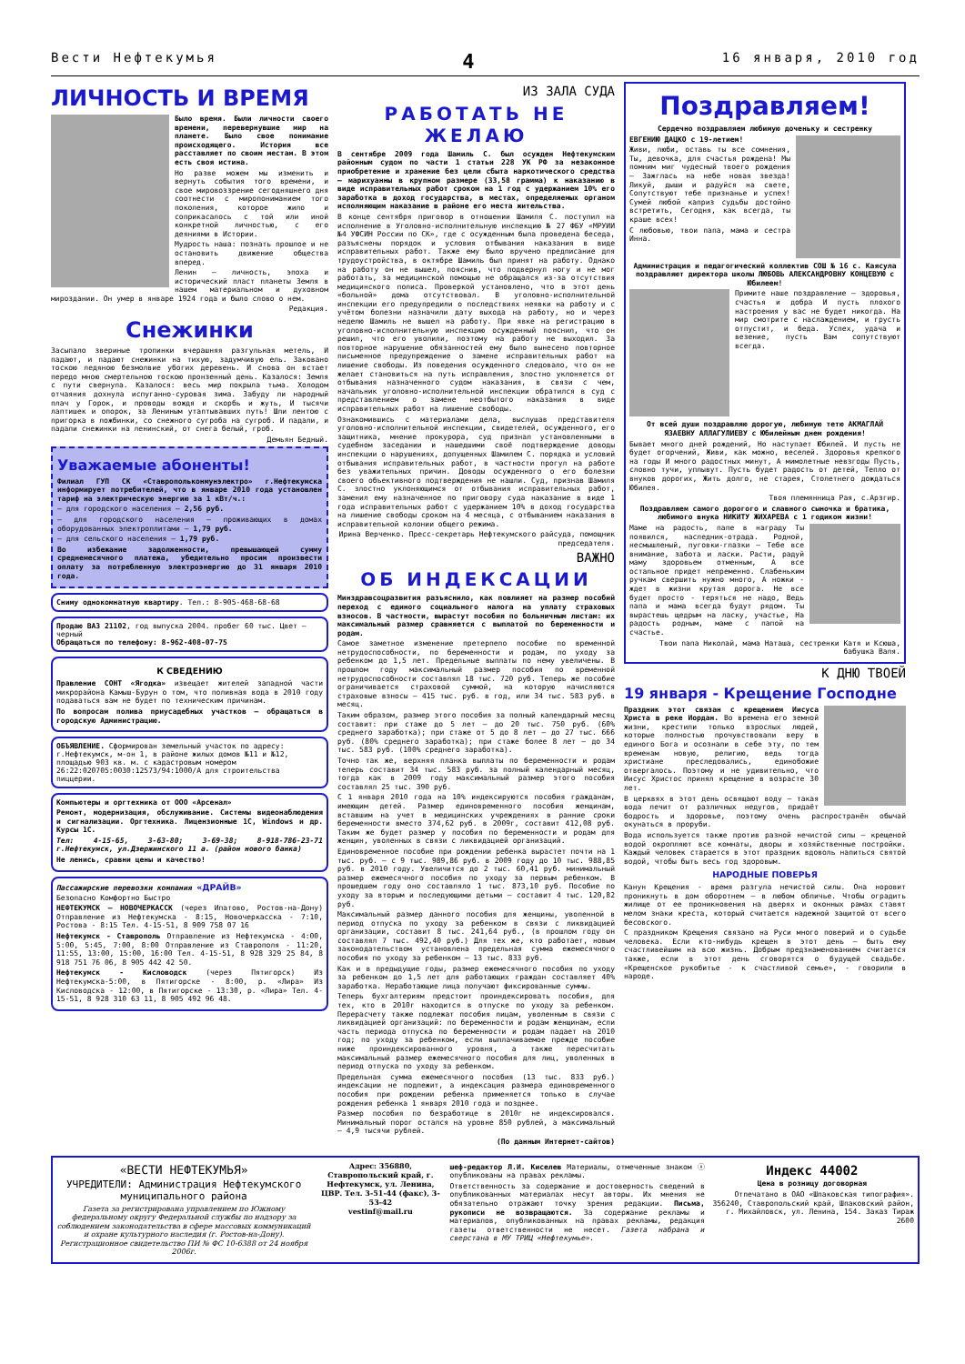Вести Нефтекумья 4 16 января, 2010 год
ЛИЧНОСТЬ И ВРЕМЯ
Было время. Были личности своего времени, перевернувшие мир на планете. Было свое понимание происходящего. История все расставляет по своим местам. В этом есть своя истина.
Но разве можем мы изменить и вернуть события того времени, и свое мировоззрение сегодняшнего дня соотнести с миропониманием того поколения, которое жило и соприкасалось с той или иной конкретной личностью, с его деяниями в Истории.
Мудрость наша: познать прошлое и не остановить движение общества вперед.
Ленин – личность, эпоха и исторический пласт планеты Земля в нашем материальном и духовном мироздании. Он умер в январе 1924 года и было слово о нем.
Редакция.
Снежинки
Засыпало звериные тропинки вчерашняя разгульная метель, И падают, и падают снежинки на тихую, задумчивую ель. Заковано тоскою ледяною безмолвие убогих деревень. И снова он встает передо мною смертельною тоскою пронзенный день. Казалося: Земля с пути свернула. Казалося: весь мир покрыла тьма. Холодом отчаяния дохнула испуганно-суровая зима. Забуду ли народный плач у Горок, и проводы вождя и скорбь и жуть, И тысячи лаптишек и опорок, за Лениным утаптывавших путь! Шли лентою с пригорка в ложбинки, со снежного сугроба на сугроб. И падали, и падали снежинки на ленинский, от снега белый, гроб.
Демьян Бедный.
Уважаемые абоненты!
Филиал ГУП СК «Ставропольконмунэлектро» г.Нефтекумска информирует потребителей, что в январе 2010 года установлен тариф на электрическую энергию за 1 кВт/ч.:
– для городского населения – 2,56 руб.
– для городского населения – проживающих в домах оборудованных электроплитами – 1,79 руб.
– для сельского населения – 1,79 руб.
Во избежание задолженности, превышающей сумму среднемесячного платежа, убедительно просим произвести оплату за потребленную электроэнергию до 31 января 2010 года.
Сниму однокомнатную квартиру. Тел.: 8-905-468-68-68
Продаю ВАЗ 21102, год выпуска 2004. пробег 60 тыс. Цвет – черный
Обращаться по телефону: 8-962-408-07-75
К СВЕДЕНИЮ
Правление СОНТ «Ягодка» извещает жителей западной части микрорайона Камыш-Бурун о том, что поливная вода в 2010 году подаваться вам не будет по техническим причинам.
По вопросам полива приусадебных участков – обращаться в городскую Администрацию.
ОБЪЯВЛЕНИЕ. Сформирован земельный участок по адресу: г.Нефтекумск, м-он 1, в районе жилых домов №11 и №12, площадью 903 кв. м. с кадастровым номером 26:22:020705:0030:12573/94:1000/А для строительства пиццерии.
Компьютеры и оргтехника от ООО «Арсенал»
Ремонт, модернизация, обслуживание. Системы видеонаблюдения и сигнализации. Оргтехника. Лицензионные 1С, Windows и др. Курсы 1С.
Тел: 4-15-65, 3-63-80; 3-69-38; 8-918-786-23-71 г.Нефтекумск, ул.Дзержинского 11 а. (район нового банка)
Не ленись, сравни цены и качество!
Пассажирские перевозки компания
«ДРАЙВ»
Безопасно Комфортно Быстро
НЕФТЕКУМСК – НОВОЧЕРКАССК (через Ипатово, Ростов-на-Дону) Отправление из Нефтекумска - 8:15, Новочеркасска - 7:10, Ростова - 8:15 Тел. 4-15-51, 8 909 758 07 16
Нефтекумск - Ставрополь Отправление из Нефтекумска - 4:00, 5:00, 5:45, 7:00, 8:00 Отправление из Ставрополя - 11:20, 11:55, 13:00, 15:00, 16:00 Тел. 4-15-51, 8 928 329 25 84, 8 918 751 76 06, 8 905 442 42 50.
Нефтекумск - Кисловодск (через Пятигорск) Из Нефтекумска-5:00, в Пятигорске - 8:00, р. «Лира» Из Кисловодска - 12:00, в Пятигорске - 13:30, р. «Лира» Тел. 4-15-51, 8 928 310 63 11, 8 905 492 96 48.
ИЗ ЗАЛА СУДА
РАБОТАТЬ НЕ ЖЕЛАЮ
В сентябре 2009 года Шамиль С. был осужден Нефтекумским районным судом по части 1 статьи 228 УК РФ за незаконное приобретение и хранение без цели сбыта наркотического средства – марихуанны в крупном размере (33,58 грамма) к наказанию в виде исправительных работ сроком на 1 год с удержанием 10% его заработка в доход государства, в местах, определяемых органом исполняющим наказание в районе его места жительства.
В конце сентября приговор в отношении Шамиля С. поступил на исполнение в Уголовно-исполнительную инспекцию № 27 ФБУ «МРУИИ №4 УФСИН России по СК», где с осужденным была проведена беседа, разъяснены порядок и условия отбывания наказания в виде исправительных работ. Также ему было вручено предписание для трудоустройства, в октябре Шамиль был принят на работу. Однако на работу он не вышел, пояснив, что подвернул ногу и не мог работать, за медицинской помощью не обращался из-за отсутствия медицинского полиса. Проверкой установлено, что в этот день «больной» дома отсутствовал. В уголовно-исполнительной инспекции его предупредили о последствиях неявки на работу и с учётом болезни назначили дату выхода на работу, но и через неделю Шамиль не вышел на работу. При явке на регистрацию в уголовно-исполнительную инспекцию осужденный пояснил, что он решил, что его уволили, поэтому на работу не выходил. За повторное нарушение обязанностей ему было вынесено повторное письменное предупреждение о замене исправительных работ на лишение свободы. Из поведения осужденного следовало, что он не желает становиться на путь исправления, злостно уклоняется от отбывания назначенного судом наказания, в связи с чем, начальник уголовно-исполнительной инспекции обратился в суд с представлением о замене неотбытого наказания в виде исправительных работ на лишение свободы.
Ознакомившись с материалами дела, выслушав представителя уголовно-исполнительной инспекции, свидетелей, осужденного, его защитника, мнение прокурора, суд признал установленными в судебном заседании и нашедшими своё подтверждение доводы инспекции о нарушениях, допущенных Шамилем С. порядка и условий отбывания исправительных работ, в частности прогул на работе без уважительных причин. Доводы осужденного о его болезни своего объективного подтверждения не нашли. Суд, признав Шамиля С. злостно уклоняющимся от отбывания исправительных работ, заменил ему назначенное по приговору суда наказание в виде 1 года исправительных работ с удержанием 10% в доход государства на лишение свободы сроком на 4 месяца, с отбыванием наказания в исправительной колонии общего режима.
Ирина Верченко. Пресс-секретарь Нефтекумского райсуда, помощник председателя.
ВАЖНО
ОБ ИНДЕКСАЦИИ
Минздравсоцразвития разъяснило, как повлияет на размер пособий переход с единого социального налога на уплату страховых взносов. В частности, вырастут пособия по больничным листам: их максимальный размер сравняется с выплатой по беременности и родам.
Самое заметное изменение претерпело пособие по временной нетрудоспособности, по беременности и родам, по уходу за ребенком до 1,5 лет. Предельные выплаты по нему увеличены. В прошлом году максимальный размер пособия по временной нетрудоспособности составлял 18 тыс. 720 руб. Теперь же пособие ограничивается страховой суммой, на которую начисляются страховые взносы – 415 тыс. руб. в год, или 34 тыс. 583 руб. в месяц.
Таким образом, размер этого пособия за полный календарный месяц составит: при стаже до 5 лет – до 20 тыс. 750 руб. (60% среднего заработка); при стаже от 5 до 8 лет – до 27 тыс. 666 руб. (80% среднего заработка); при стаже более 8 лет – до 34 тыс. 583 руб. (100% среднего заработка).
Точно так же, верхняя планка выплаты по беременности и родам теперь составит 34 тыс. 583 руб. за полный календарный месяц, тогда как в 2009 году максимальный размер этого пособия составлял 25 тыс. 390 руб.
С 1 января 2010 года на 10% индексируются пособия гражданам, имеющим детей. Размер единовременного пособия женщинам, вставшим на учет в медицинских учреждениях в ранние сроки беременности вместо 374,62 руб. в 2009г, составит 412,08 руб. Таким же будет размер у пособия по беременности и родам для женщин, уволенных в связи с ликвидацией организаций.
Единовременное пособие при рождении ребенка вырастет почти на 1 тыс. руб. – с 9 тыс. 989,86 руб. в 2009 году до 10 тыс. 988,85 руб. в 2010 году. Увеличится до 2 тыс. 60,41 руб. минимальный размер ежемесячного пособия по уходу за первым ребенком. В прошедшем году оно составляло 1 тыс. 873,10 руб. Пособие по уходу за вторым и последующими детьми – составит 4 тыс. 120,82 руб.
Максимальный размер данного пособия для женщины, уволенной в период отпуска по уходу за ребенком в связи с ликвидацией организации, составит 8 тыс. 241,64 руб., (в прошлом году он составлял 7 тыс. 492,40 руб.) Для тех же, кто работает, новым законодательством установлена предельная сумма ежемесячного пособия по уходу за ребенком – 13 тыс. 833 руб.
Как и в предыдущие годы, размер ежемесячного пособия по уходу за ребенком до 1,5 лет для работающих граждан составляет 40% заработка. Неработающие лица получают фиксированные суммы.
Теперь бухгалтериям предстоит проиндексировать пособия, для тех, кто в 2010г находится в отпуске по уходу за ребенком. Перерасчету также подлежат пособия лицам, уволенным в связи с ликвидацией организаций: по беременности и родам женщинам, если часть периода отпуска по беременности и родам падает на 2010 год; по уходу за ребенком, если выплачиваемое прежде пособие ниже проиндексированного уровня, а также пересчитать максимальный размер ежемесячного пособия для лиц, уволенных в период отпуска по уходу за ребенком.
Предельная сумма ежемесячного пособия (13 тыс. 833 руб.) индексации не подлежит, а индексация размера единовременного пособия при рождении ребенка применяется только в случае рождения ребенка 1 января 2010 года и позднее.
Размер пособия по безработице в 2010г не индексировался. Минимальный порог остался на уровне 850 рублей, а максимальный — 4,9 тысячи рублей.
(По данным Интернет-сайтов)
Поздравляем!
Сердечно поздравляем любимую доченьку и сестренку
ЕВГЕНИЮ ДАЦКО с 19-летием!
Живи, люби, оставь ты все сомнения, Ты, девочка, для счастья рождена! Мы помним миг чудесный твоего рождения – Зажглась на небе новая звезда! Ликуй, дыши и радуйся на свете, Сопутствуют тебе признанье и успех! Сумей любой каприз судьбы достойно встретить, Сегодня, как всегда, ты краше всех!
С любовью, твои папа, мама и сестра Инна.
Администрация и педагогический коллектив СОШ № 16 с. Каясула поздравляют директора школы ЛЮБОВЬ АЛЕКСАНДРОВНУ КОНЦЕВУЮ с Юбилеем!
Примите наше поздравление – здоровья, счастья и добра И пусть плохого настроения у вас не будет никогда. На мир смотрите с наслаждением, и грусть отпустит, и беда. Успех, удача и везение, пусть Вам сопутствуют всегда.
От всей души поздравляю дорогую, любимую тетю АКМАГЛАЙ ЯЗАЕВНУ АЛЛАГУЛИЕВУ с Юбилейным днем рождения!
Бывает много дней рождений, Но наступает Юбилей. И пусть не будет огорчений, Живи, как можно, веселей. Здоровья крепкого на годы И много радостных минут, А мимолетные невзгоды Пусть, словно тучи, уплывут. Пусть будет радость от детей, Тепло от внуков дорогих, Жить долго, не старея, Столетнего дождаться Юбилея.
Твоя племянница Рая, с.Арзгир.
Поздравляем самого дорогого и славного сыночка и братика, любимого внука НИКИТУ ЖИХАРЕВА с 1 годиком жизни!
Маме на радость, папе в награду Ты появился, наследник-отрада. Родной, несмышленый, пуговки-глазки – Тебе все внимание, забота и ласки. Расти, радуй маму здоровьем отменным, А все остальное придет непременно. Слабеньким ручкам свершить нужно много, А ножки - ждет в жизни крутая дорога. Не все будет просто - теряться не надо, Ведь папа и мама всегда будут рядом. Ты вырастешь щедрым на ласку, участье, На радость родным, маме с папой на счастье.
Твои папа Николай, мама Наташа, сестренки Катя и Ксюша, бабушка Валя.
К ДНЮ ТВОЕЙ
19 января - Крещение Господне
Праздник этот связан с крещением Иисуса Христа в реке Иордан. Во времена его земной жизни, крестили только взрослых людей, которые полностью прочувствовали веру в единого Бога и осознали в себе эту, по тем временам новую, религию, ведь тогда христиане преследовались, единобожие отвергалось. Поэтому и не удивительно, что Иисус Христос принял крещение в возрасте 30 лет.
В церквях в этот день освящают воду – такая вода лечит от различных недугов, придаёт бодрость и здоровье, поэтому очень распространён обычай окунаться в проруби.
Вода используется также против разной нечистой силы – крещеной водой окропляют все комнаты, дворы и хозяйственные постройки. Каждый человек старается в этот праздник вдоволь напиться святой водой, чтобы быть весь год здоровым.
НАРОДНЫЕ ПОВЕРЬЯ
Канун Крещения - время разгула нечистой силы. Она норовит проникнуть в дом оборотнем – в любом обличье. Чтобы оградить жилище от ее проникновения на дверях и оконных рамах ставят мелом знаки креста, который считается надежной защитой от всего бесовского.
С праздником Крещения связано на Руси много поверий и о судьбе человека. Если кто-нибудь крещен в этот день – быть ему счастливейшим на всю жизнь. Добрым предзнаменованием считается также, если в этот день сговорятся о будущей свадьбе. «Крещенское рукобитье - к счастливой семье», - говорили в народе.
«ВЕСТИ НЕФТЕКУМЬЯ»
УЧРЕДИТЕЛИ: Администрация Нефтекумского муниципального района
Газета за регистрирована управлением по Южному федеральному округу Федеральной службы по надзору за соблюдением законодательства в сфере массовых коммуникаций и охране культурного наследия (г. Ростов-на-Дону). Регистрационное свидетельство ПИ № ФС 10-6388 от 24 ноября 2006г.
Адрес: 356880, Ставропольский край, г. Нефтекумск, ул. Ленина, ЦВР. Тел. 3-51-44 (факс), 3-53-42
vestinf@mail.ru
шеф-редактор Л.И. Киселев Материалы, отмеченные знаком ⓧ опубликованы на правах рекламы.
Ответственность за содержание и достоверность сведений в опубликованных материалах несут авторы. Их мнения не обязательно отражают точку зрения редакции. Письма, рукописи не возвращаются. За содержание рекламы и материалов, опубликованных на правах рекламы, редакция газеты ответственности не несет. Газета набрана и сверстана в МУ ТРИЦ «Нефтекумье».
Индекс 44002
Цена в розницу договорная
Отпечатано в ОАО «Шпаковская типография». 356240, Ставропольский край, Шпаковский район, г. Михайловск, ул. Ленина, 154. Заказ Тираж 2600